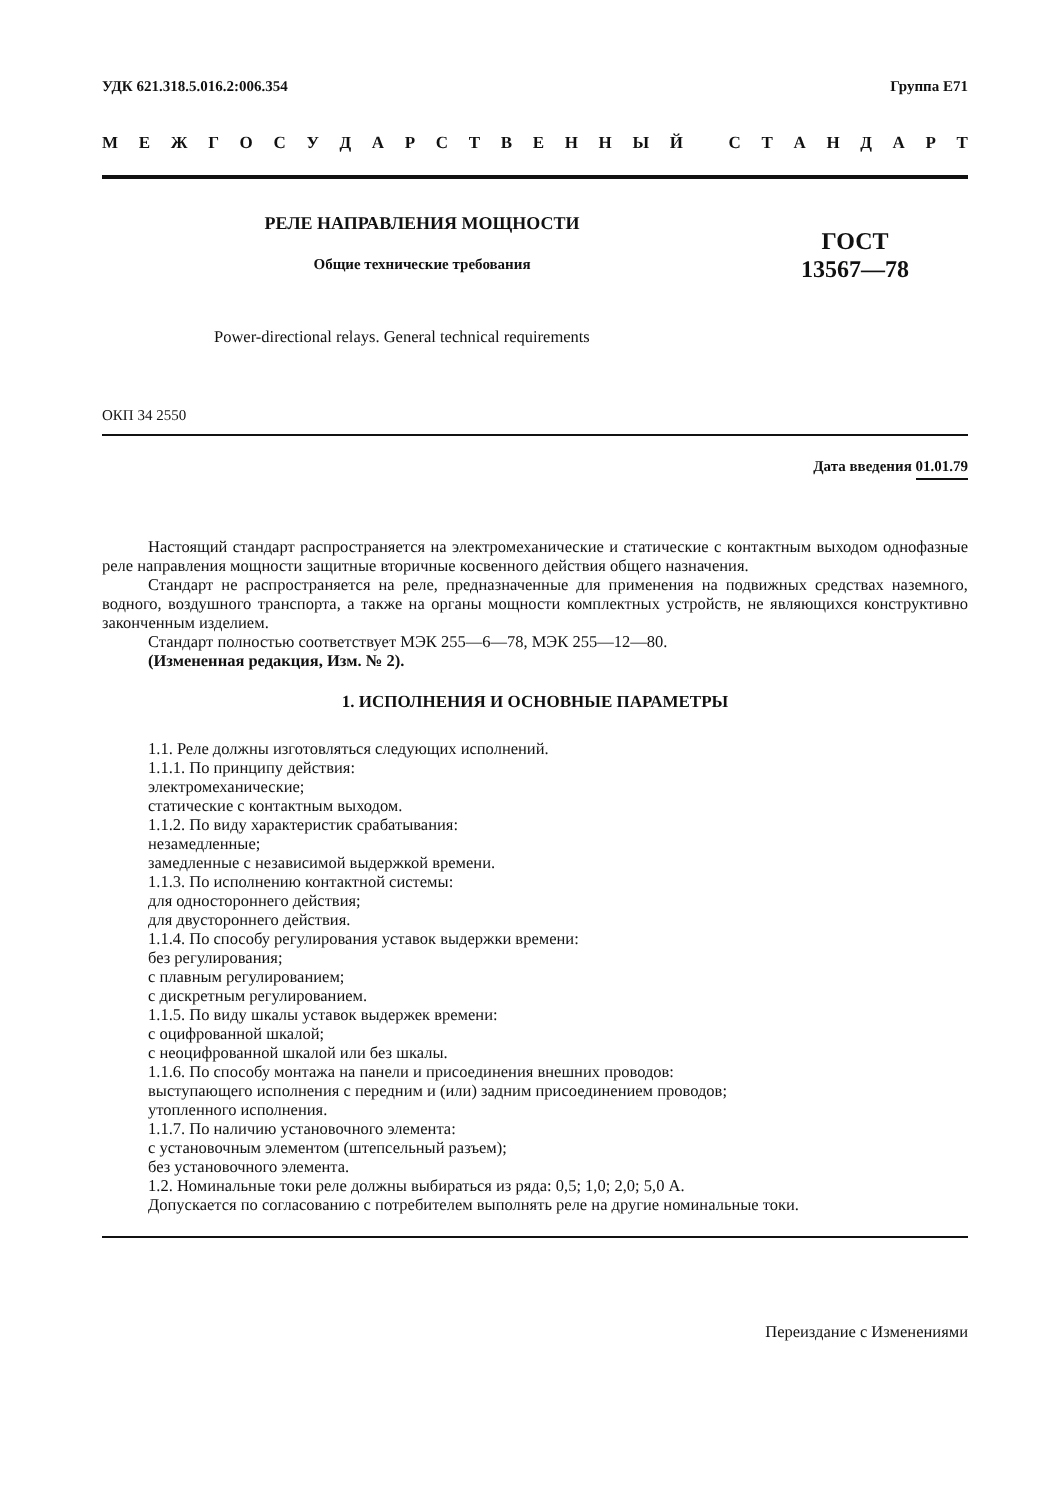УДК 621.318.5.016.2:006.354 Группа Е71
МЕЖГОСУДАРСТВЕННЫЙ СТАНДАРТ
РЕЛЕ НАПРАВЛЕНИЯ МОЩНОСТИ
Общие технические требования
ГОСТ
13567—78
Power-directional relays. General technical requirements
ОКП 34 2550
Дата введения 01.01.79
Настоящий стандарт распространяется на электромеханические и статические с контактным выходом однофазные реле направления мощности защитные вторичные косвенного действия общего назначения.
Стандарт не распространяется на реле, предназначенные для применения на подвижных средствах наземного, водного, воздушного транспорта, а также на органы мощности комплектных устройств, не являющихся конструктивно законченным изделием.
Стандарт полностью соответствует МЭК 255—6—78, МЭК 255—12—80.
(Измененная редакция, Изм. № 2).
1. ИСПОЛНЕНИЯ И ОСНОВНЫЕ ПАРАМЕТРЫ
1.1. Реле должны изготовляться следующих исполнений.
1.1.1. По принципу действия:
электромеханические;
статические с контактным выходом.
1.1.2. По виду характеристик срабатывания:
незамедленные;
замедленные с независимой выдержкой времени.
1.1.3. По исполнению контактной системы:
для одностороннего действия;
для двустороннего действия.
1.1.4. По способу регулирования уставок выдержки времени:
без регулирования;
с плавным регулированием;
с дискретным регулированием.
1.1.5. По виду шкалы уставок выдержек времени:
с оцифрованной шкалой;
с неоцифрованной шкалой или без шкалы.
1.1.6. По способу монтажа на панели и присоединения внешних проводов:
выступающего исполнения с передним и (или) задним присоединением проводов;
утопленного исполнения.
1.1.7. По наличию установочного элемента:
с установочным элементом (штепсельный разъем);
без установочного элемента.
1.2. Номинальные токи реле должны выбираться из ряда: 0,5; 1,0; 2,0; 5,0 А.
Допускается по согласованию с потребителем выполнять реле на другие номинальные токи.
Переиздание с Изменениями